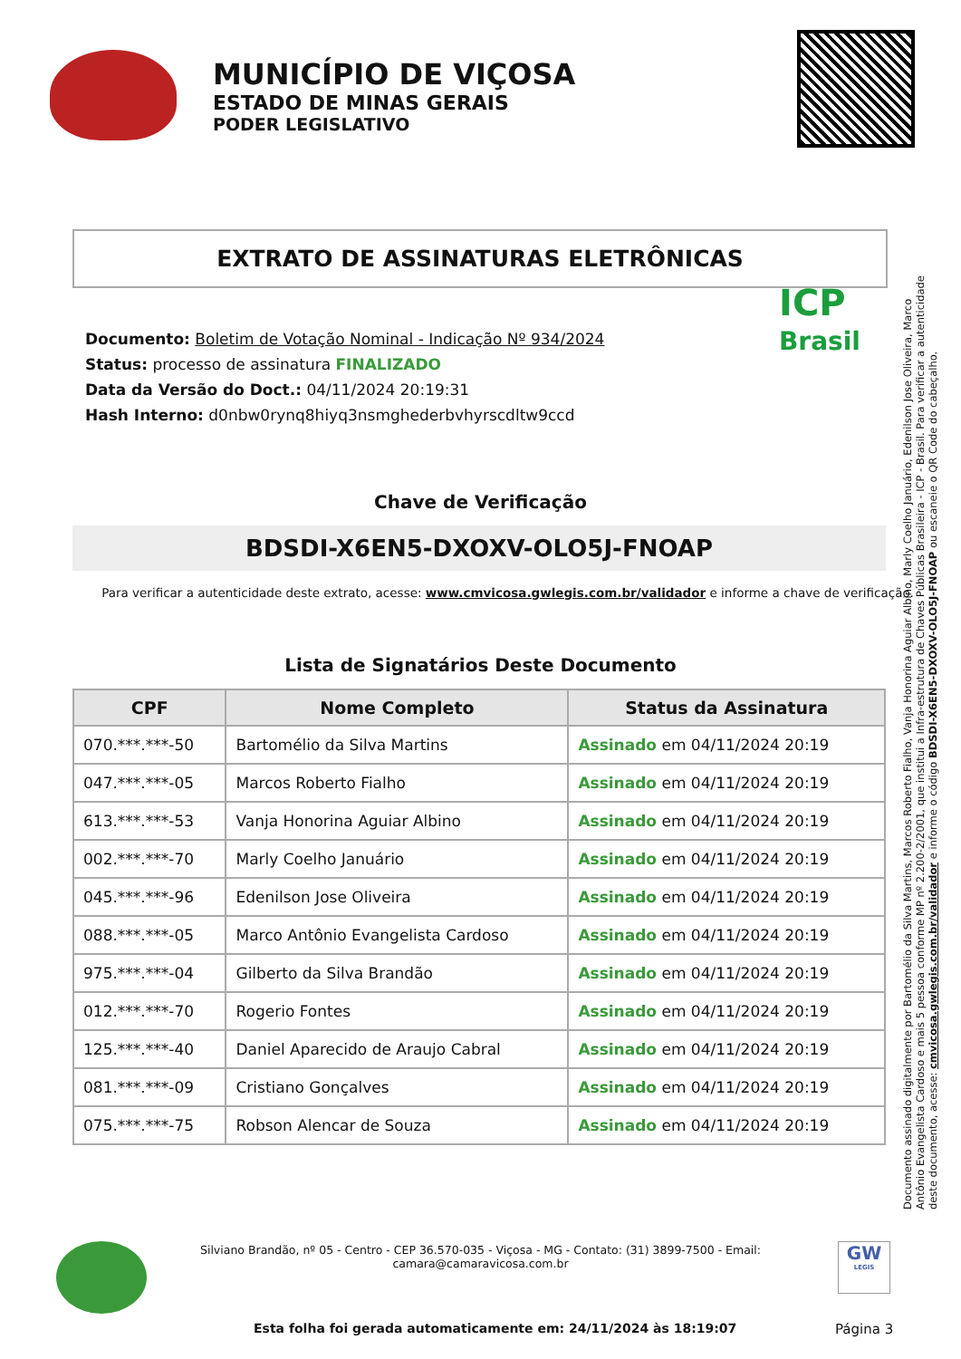MUNICÍPIO DE VIÇOSA
ESTADO DE MINAS GERAIS
PODER LEGISLATIVO
EXTRATO DE ASSINATURAS ELETRÔNICAS
ICP
Brasil
Documento: Boletim de Votação Nominal - Indicação Nº 934/2024
Status: processo de assinatura FINALIZADO
Data da Versão do Doct.: 04/11/2024 20:19:31
Hash Interno: d0nbw0rynq8hiyq3nsmghederbvhyrscdltw9ccd
Chave de Verificação
BDSDI-X6EN5-DXOXV-OLO5J-FNOAP
Para verificar a autenticidade deste extrato, acesse: www.cmvicosa.gwlegis.com.br/validador e informe a chave de verificação.
Lista de Signatários Deste Documento
| CPF | Nome Completo | Status da Assinatura |
| --- | --- | --- |
| 070.***.***-50 | Bartomélio da Silva Martins | Assinado em 04/11/2024 20:19 |
| 047.***.***-05 | Marcos Roberto Fialho | Assinado em 04/11/2024 20:19 |
| 613.***.***-53 | Vanja Honorina Aguiar Albino | Assinado em 04/11/2024 20:19 |
| 002.***.***-70 | Marly Coelho Januário | Assinado em 04/11/2024 20:19 |
| 045.***.***-96 | Edenilson Jose Oliveira | Assinado em 04/11/2024 20:19 |
| 088.***.***-05 | Marco Antônio Evangelista Cardoso | Assinado em 04/11/2024 20:19 |
| 975.***.***-04 | Gilberto da Silva Brandão | Assinado em 04/11/2024 20:19 |
| 012.***.***-70 | Rogerio Fontes | Assinado em 04/11/2024 20:19 |
| 125.***.***-40 | Daniel Aparecido de Araujo Cabral | Assinado em 04/11/2024 20:19 |
| 081.***.***-09 | Cristiano Gonçalves | Assinado em 04/11/2024 20:19 |
| 075.***.***-75 | Robson Alencar de Souza | Assinado em 04/11/2024 20:19 |
Documento assinado digitalmente por Bartomélio da Silva Martins, Marcos Roberto Fialho, Vanja Honorina Aguiar Albino, Marly Coelho Januário, Edenilson Jose Oliveira, Marco Antônio Evangelista Cardoso e mais 5 pessoa conforme MP nº 2.200-2/2001, que institui a Infra-estrutura de Chaves Públicas Brasileira - ICP - Brasil. Para verificar a autenticidade deste documento, acesse: cmvicosa.gwlegis.com.br/validador e informe o código BDSDI-X6EN5-DXOXV-OLO5J-FNOAP ou escaneie o QR Code do cabeçalho.
Silviano Brandão, nº 05 - Centro - CEP 36.570-035 - Viçosa - MG - Contato: (31) 3899-7500 - Email:
camara@camaravicosa.com.br
GW
LEGIS
Esta folha foi gerada automaticamente em: 24/11/2024 às 18:19:07
Página 3